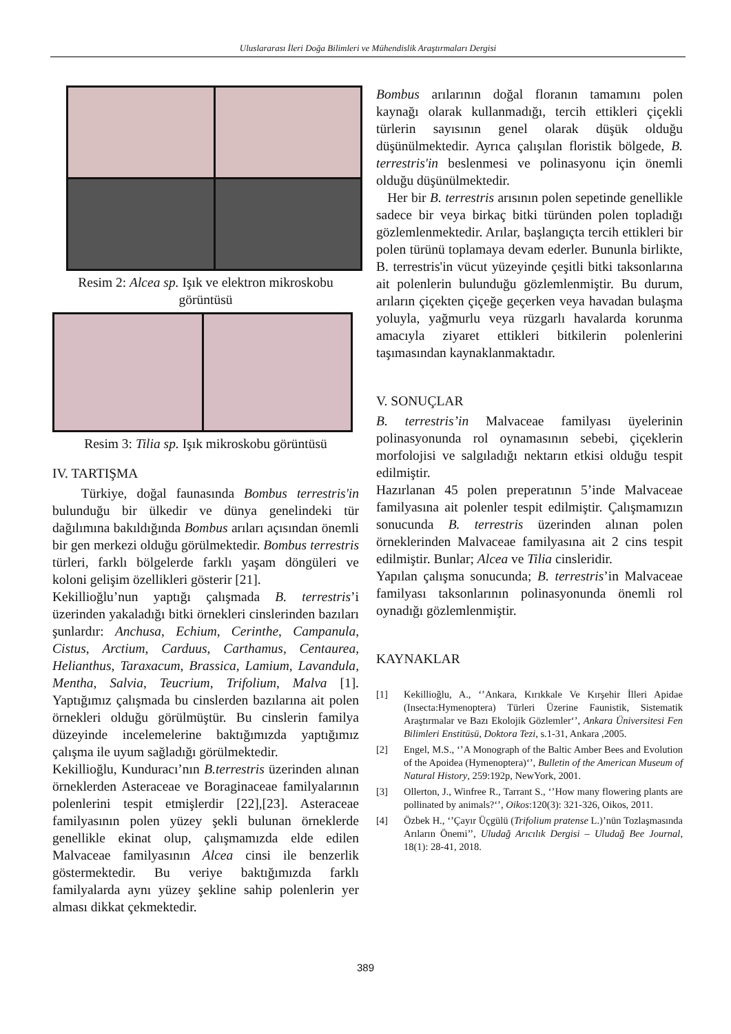Uluslararası İleri Doğa Bilimleri ve Mühendislik Araştırmaları Dergisi
Resim 2: Alcea sp. Işık ve elektron mikroskobu görüntüsü
Resim 3: Tilia sp. Işık mikroskobu görüntüsü
IV. TARTIŞMA
Türkiye, doğal faunasında Bombus terrestris'in bulunduğu bir ülkedir ve dünya genelindeki tür dağılımına bakıldığında Bombus arıları açısından önemli bir gen merkezi olduğu görülmektedir. Bombus terrestris türleri, farklı bölgelerde farklı yaşam döngüleri ve koloni gelişim özellikleri gösterir [21].
Kekillioğlu’nun yaptığı çalışmada B. terrestris’i üzerinden yakaladığı bitki örnekleri cinslerinden bazıları şunlardır: Anchusa, Echium, Cerinthe, Campanula, Cistus, Arctium, Carduus, Carthamus, Centaurea, Helianthus, Taraxacum, Brassica, Lamium, Lavandula, Mentha, Salvia, Teucrium, Trifolium, Malva [1]. Yaptığımız çalışmada bu cinslerden bazılarına ait polen örnekleri olduğu görülmüştür. Bu cinslerin familya düzeyinde incelemelerine baktığımızda yaptığımız çalışma ile uyum sağladığı görülmektedir.
Kekillioğlu, Kunduracı’nın B.terrestris üzerinden alınan örneklerden Asteraceae ve Boraginaceae familyalarının polenlerini tespit etmişlerdir [22],[23]. Asteraceae familyasının polen yüzey şekli bulunan örneklerde genellikle ekinat olup, çalışmamızda elde edilen Malvaceae familyasının Alcea cinsi ile benzerlik göstermektedir. Bu veriye baktığımızda farklı familyalarda aynı yüzey şekline sahip polenlerin yer alması dikkat çekmektedir.
Bombus arılarının doğal floranın tamamını polen kaynağı olarak kullanmadığı, tercih ettikleri çiçekli türlerin sayısının genel olarak düşük olduğu düşünülmektedir. Ayrıca çalışılan floristik bölgede, B. terrestris'in beslenmesi ve polinasyonu için önemli olduğu düşünülmektedir.
Her bir B. terrestris arısının polen sepetinde genellikle sadece bir veya birkaç bitki türünden polen topladığı gözlemlenmektedir. Arılar, başlangıçta tercih ettikleri bir polen türünü toplamaya devam ederler. Bununla birlikte, B. terrestris'in vücut yüzeyinde çeşitli bitki taksonlarına ait polenlerin bulunduğu gözlemlenmiştir. Bu durum, arıların çiçekten çiçeğe geçerken veya havadan bulaşma yoluyla, yağmurlu veya rüzgarlı havalarda korunma amacıyla ziyaret ettikleri bitkilerin polenlerini taşımasından kaynaklanmaktadır.
V. SONUÇLAR
B. terrestris’in Malvaceae familyası üyelerinin polinasyonunda rol oynamasının sebebi, çiçeklerin morfolojisi ve salgıladığı nektarın etkisi olduğu tespit edilmiştir.
Hazırlanan 45 polen preperatının 5’inde Malvaceae familyasına ait polenler tespit edilmiştir. Çalışmamızın sonucunda B. terrestris üzerinden alınan polen örneklerinden Malvaceae familyasına ait 2 cins tespit edilmiştir. Bunlar; Alcea ve Tilia cinsleridir.
Yapılan çalışma sonucunda; B. terrestris’in Malvaceae familyası taksonlarının polinasyonunda önemli rol oynadığı gözlemlenmiştir.
KAYNAKLAR
[1] Kekillioğlu, A., ‘’Ankara, Kırıkkale Ve Kırşehir İlleri Apidae (Insecta:Hymenoptera) Türleri Üzerine Faunistik, Sistematik Araştırmalar ve Bazı Ekolojik Gözlemler‘’, Ankara Üniversitesi Fen Bilimleri Enstitüsü, Doktora Tezi, s.1-31, Ankara ,2005.
[2] Engel, M.S., ‘’A Monograph of the Baltic Amber Bees and Evolution of the Apoidea (Hymenoptera)‘’, Bulletin of the American Museum of Natural History, 259:192p, NewYork, 2001.
[3] Ollerton, J., Winfree R., Tarrant S., ‘’How many flowering plants are pollinated by animals?‘’, Oikos:120(3): 321-326, Oikos, 2011.
[4] Özbek H., ‘’Çayır Üçgülü (Trifolium pratense L.)’nün Tozlaşmasında Arıların Önemi’’, Uludağ Arıcılık Dergisi – Uludağ Bee Journal, 18(1): 28-41, 2018.
389